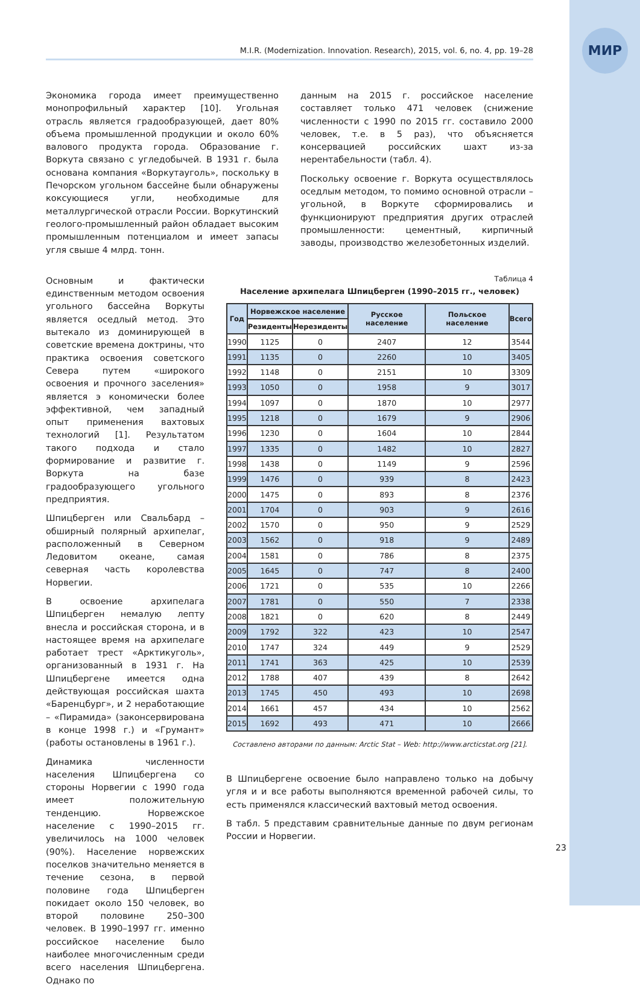МИР
M.I.R. (Modernization. Innovation. Research), 2015, vol. 6, no. 4, pp. 19–28
Экономика города имеет преимущественно монопрофильный характер [10]. Угольная отрасль является градообразующей, дает 80% объема промышленной продукции и около 60% валового продукта города. Образование г. Воркута связано с угледобычей. В 1931 г. была основана компания «Воркутауголь», поскольку в Печорском угольном бассейне были обнаружены коксующиеся угли, необходимые для металлургической отрасли России. Воркутинский геолого-промышленный район обладает высоким промышленным потенциалом и имеет запасы угля свыше 4 млрд. тонн.
данным на 2015 г. российское население составляет только 471 человек (снижение численности с 1990 по 2015 гг. составило 2000 человек, т.е. в 5 раз), что объясняется консервацией российских шахт из-за нерентабельности (табл. 4).
Поскольку освоение г. Воркута осуществлялось оседлым методом, то помимо основной отрасли – угольной, в Воркуте сформировались и функционируют предприятия других отраслей промышленности: цементный, кирпичный заводы, производство железобетонных изделий.
Основным и фактически единственным методом освоения угольного бассейна Воркуты является оседлый метод. Это вытекало из доминирующей в советские времена доктрины, что практика освоения советского Севера путем «широкого освоения и прочного заселения» является э кономически более эффективной, чем западный опыт применения вахтовых технологий [1]. Результатом такого подхода и стало формирование и развитие г. Воркута на базе градообразующего угольного предприятия.
Шпицберген или Свальбард – обширный полярный архипелаг, расположенный в Северном Ледовитом океане, самая северная часть королевства Норвегии.
В освоение архипелага Шпицберген немалую лепту внесла и российская сторона, и в настоящее время на архипелаге работает трест «Арктикуголь», организованный в 1931 г. На Шпицбергене имеется одна действующая российская шахта «Баренцбург», и 2 неработающие – «Пирамида» (законсервирована в конце 1998 г.) и «Грумант» (работы остановлены в 1961 г.).
Динамика численности населения Шпицбергена со стороны Норвегии с 1990 года имеет положительную тенденцию. Норвежское население с 1990–2015 гг. увеличилось на 1000 человек (90%). Население норвежских поселков значительно меняется в течение сезона, в первой половине года Шпицберген покидает около 150 человек, во второй половине 250–300 человек. В 1990–1997 гг. именно российское население было наиболее многочисленным среди всего населения Шпицбергена. Однако по
Таблица 4
Население архипелага Шпицберген (1990–2015 гг., человек)
| Год | Норвежское население | | Русское население | Польское население | Всего |
| --- | --- | --- | --- | --- | --- |
| | Резиденты | Нерезиденты | | | |
| 1990 | 1125 | 0 | 2407 | 12 | 3544 |
| 1991 | 1135 | 0 | 2260 | 10 | 3405 |
| 1992 | 1148 | 0 | 2151 | 10 | 3309 |
| 1993 | 1050 | 0 | 1958 | 9 | 3017 |
| 1994 | 1097 | 0 | 1870 | 10 | 2977 |
| 1995 | 1218 | 0 | 1679 | 9 | 2906 |
| 1996 | 1230 | 0 | 1604 | 10 | 2844 |
| 1997 | 1335 | 0 | 1482 | 10 | 2827 |
| 1998 | 1438 | 0 | 1149 | 9 | 2596 |
| 1999 | 1476 | 0 | 939 | 8 | 2423 |
| 2000 | 1475 | 0 | 893 | 8 | 2376 |
| 2001 | 1704 | 0 | 903 | 9 | 2616 |
| 2002 | 1570 | 0 | 950 | 9 | 2529 |
| 2003 | 1562 | 0 | 918 | 9 | 2489 |
| 2004 | 1581 | 0 | 786 | 8 | 2375 |
| 2005 | 1645 | 0 | 747 | 8 | 2400 |
| 2006 | 1721 | 0 | 535 | 10 | 2266 |
| 2007 | 1781 | 0 | 550 | 7 | 2338 |
| 2008 | 1821 | 0 | 620 | 8 | 2449 |
| 2009 | 1792 | 322 | 423 | 10 | 2547 |
| 2010 | 1747 | 324 | 449 | 9 | 2529 |
| 2011 | 1741 | 363 | 425 | 10 | 2539 |
| 2012 | 1788 | 407 | 439 | 8 | 2642 |
| 2013 | 1745 | 450 | 493 | 10 | 2698 |
| 2014 | 1661 | 457 | 434 | 10 | 2562 |
| 2015 | 1692 | 493 | 471 | 10 | 2666 |
Составлено авторами по данным: Arctic Stat – Web: http://www.arcticstat.org [21].
В Шпицбергене освоение было направлено только на добычу угля и и все работы выполняются временной рабочей силы, то есть применялся классический вахтовый метод освоения.
В табл. 5 представим сравнительные данные по двум регионам России и Норвегии.
23